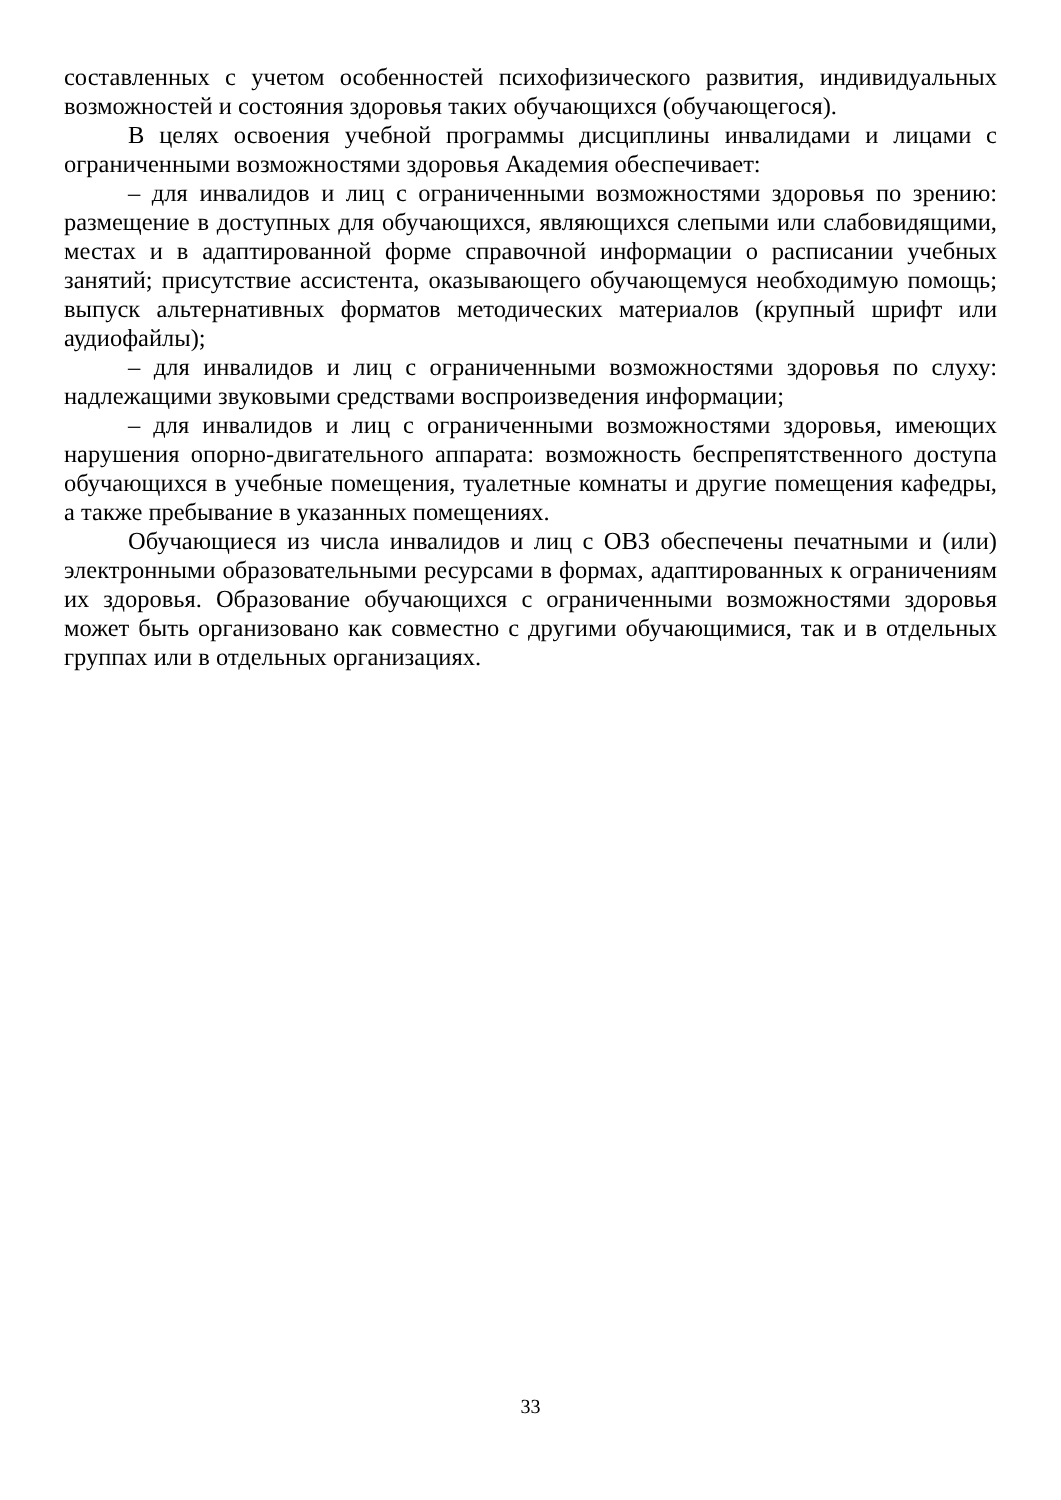составленных с учетом особенностей психофизического развития, индивидуальных возможностей и состояния здоровья таких обучающихся (обучающегося).
В целях освоения учебной программы дисциплины инвалидами и лицами с ограниченными возможностями здоровья Академия обеспечивает:
– для инвалидов и лиц с ограниченными возможностями здоровья по зрению: размещение в доступных для обучающихся, являющихся слепыми или слабовидящими, местах и в адаптированной форме справочной информации о расписании учебных занятий; присутствие ассистента, оказывающего обучающемуся необходимую помощь; выпуск альтернативных форматов методических материалов (крупный шрифт или аудиофайлы);
– для инвалидов и лиц с ограниченными возможностями здоровья по слуху: надлежащими звуковыми средствами воспроизведения информации;
– для инвалидов и лиц с ограниченными возможностями здоровья, имеющих нарушения опорно-двигательного аппарата: возможность беспрепятственного доступа обучающихся в учебные помещения, туалетные комнаты и другие помещения кафедры, а также пребывание в указанных помещениях.
Обучающиеся из числа инвалидов и лиц с ОВЗ обеспечены печатными и (или) электронными образовательными ресурсами в формах, адаптированных к ограничениям их здоровья. Образование обучающихся с ограниченными возможностями здоровья может быть организовано как совместно с другими обучающимися, так и в отдельных группах или в отдельных организациях.
33